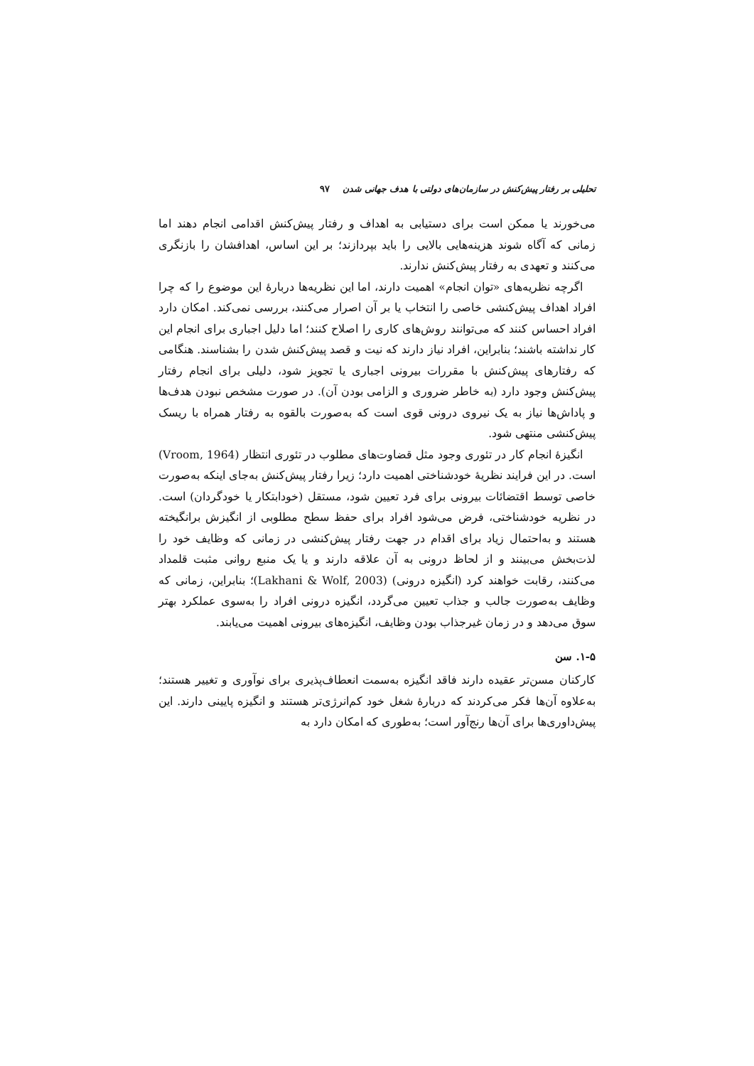تحلیلی بر رفتار پیش‌کنش در سازمان‌های دولتی با هدف جهانی شدن ۹۷
می‌خورند یا ممکن است برای دستیابی به اهداف و رفتار پیش‌کنش اقدامی انجام دهند اما زمانی که آگاه شوند هزینه‌هایی بالایی را باید بپردازند؛ بر این اساس، اهدافشان را بازنگری می‌کنند و تعهدی به رفتار پیش‌کنش ندارند.
اگرچه نظریه‌های «توان انجام» اهمیت دارند، اما این نظریه‌ها دربارهٔ این موضوع را که چرا افراد اهداف پیش‌کنشی خاصی را انتخاب یا بر آن اصرار می‌کنند، بررسی نمی‌کند. امکان دارد افراد احساس کنند که می‌توانند روش‌های کاری را اصلاح کنند؛ اما دلیل اجباری برای انجام این کار نداشته باشند؛ بنابراین، افراد نیاز دارند که نیت و قصد پیش‌کنش شدن را بشناسند. هنگامی که رفتارهای پیش‌کنش با مقررات بیرونی اجباری یا تجویز شود، دلیلی برای انجام رفتار پیش‌کنش وجود دارد (به خاطر ضروری و الزامی بودن آن). در صورت مشخص نبودن هدف‌ها و پاداش‌ها نیاز به یک نیروی درونی قوی است که به‌صورت بالقوه به رفتار همراه با ریسک پیش‌کنشی منتهی شود.
انگیزهٔ انجام کار در تئوری وجود مثل قضاوت‌های مطلوب در تئوری انتظار (Vroom, 1964) است. در این فرایند نظریهٔ خودشناختی اهمیت دارد؛ زیرا رفتار پیش‌کنش به‌جای اینکه به‌صورت خاصی توسط اقتضائات بیرونی برای فرد تعیین شود، مستقل (خودابتکار یا خودگردان) است. در نظریه خودشناختی، فرض می‌شود افراد برای حفظ سطح مطلوبی از انگیزش برانگیخته هستند و به‌احتمال زیاد برای اقدام در جهت رفتار پیش‌کنشی در زمانی که وظایف خود را لذت‌بخش می‌بینند و از لحاظ درونی به آن علاقه دارند و یا یک منبع روانی مثبت قلمداد می‌کنند، رقابت خواهند کرد (انگیزه درونی) (Lakhani & Wolf, 2003)؛ بنابراین، زمانی که وظایف به‌صورت جالب و جذاب تعیین می‌گردد، انگیزه درونی افراد را به‌سوی عملکرد بهتر سوق می‌دهد و در زمان غیرجذاب بودن وظایف، انگیزه‌های بیرونی اهمیت می‌یابند.
۱-۵. سن
کارکنان مسن‌تر عقیده دارند فاقد انگیزه به‌سمت انعطاف‌پذیری برای نوآوری و تغییر هستند؛ به‌علاوه آن‌ها فکر می‌کردند که دربارهٔ شغل خود کم‌انرژی‌تر هستند و انگیزه پایینی دارند. این پیش‌داوری‌ها برای آن‌ها رنج‌آور است؛ به‌طوری که امکان دارد به